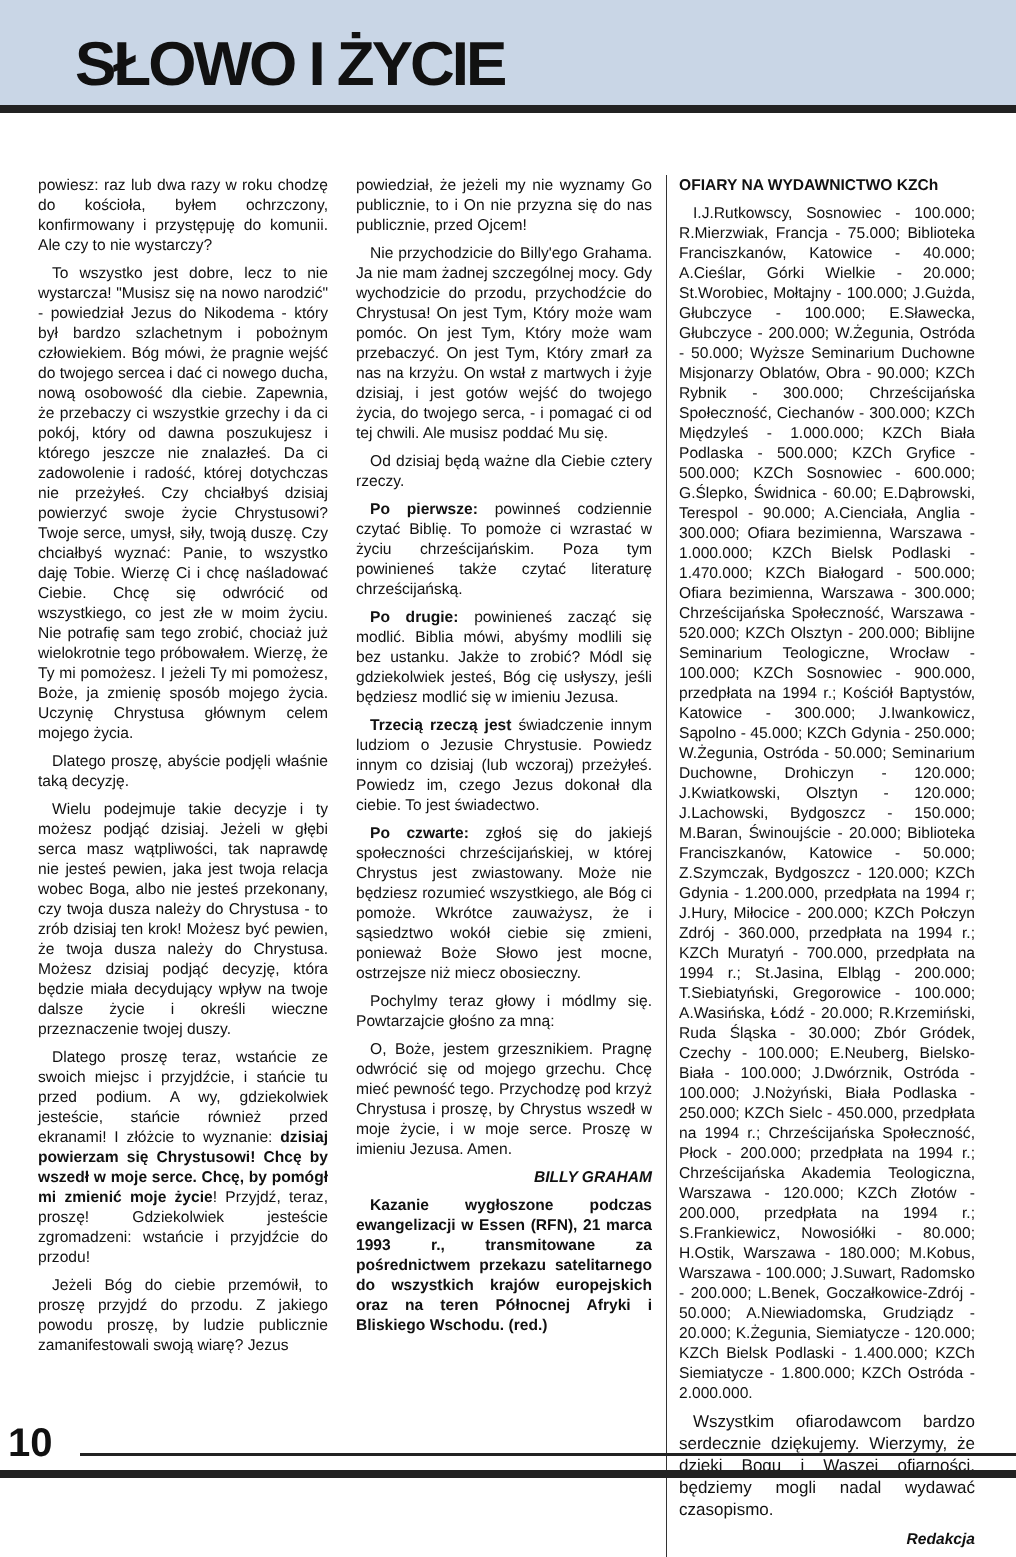SŁOWO I ŻYCIE
powiesz: raz lub dwa razy w roku chodzę do kościoła, byłem ochrzczony, konfirmowany i przystępuję do komunii. Ale czy to nie wystarczy?
To wszystko jest dobre, lecz to nie wystarcza! "Musisz się na nowo narodzić" - powiedział Jezus do Nikodema - który był bardzo szlachetnym i pobożnym człowiekiem. Bóg mówi, że pragnie wejść do twojego sercea i dać ci nowego ducha, nową osobowość dla ciebie. Zapewnia, że przebaczy ci wszystkie grzechy i da ci pokój, który od dawna poszukujesz i którego jeszcze nie znalazłeś. Da ci zadowolenie i radość, której dotychczas nie przeżyłeś. Czy chciałbyś dzisiaj powierzyć swoje życie Chrystusowi? Twoje serce, umysł, siły, twoją duszę. Czy chciałbyś wyznać: Panie, to wszystko daję Tobie. Wierzę Ci i chcę naśladować Ciebie. Chcę się odwrócić od wszystkiego, co jest złe w moim życiu. Nie potrafię sam tego zrobić, chociaż już wielokrotnie tego próbowałem. Wierzę, że Ty mi pomożesz. I jeżeli Ty mi pomożesz, Boże, ja zmienię sposób mojego życia. Uczynię Chrystusa głównym celem mojego życia.
Dlatego proszę, abyście podjęli właśnie taką decyzję.
Wielu podejmuje takie decyzje i ty możesz podjąć dzisiaj. Jeżeli w głębi serca masz wątpliwości, tak naprawdę nie jesteś pewien, jaka jest twoja relacja wobec Boga, albo nie jesteś przekonany, czy twoja dusza należy do Chrystusa - to zrób dzisiaj ten krok! Możesz być pewien, że twoja dusza należy do Chrystusa. Możesz dzisiaj podjąć decyzję, która będzie miała decydujący wpływ na twoje dalsze życie i określi wieczne przeznaczenie twojej duszy.
Dlatego proszę teraz, wstańcie ze swoich miejsc i przyjdźcie, i stańcie tu przed podium. A wy, gdziekolwiek jesteście, stańcie również przed ekranami! I złóżcie to wyznanie: dzisiaj powierzam się Chrystusowi! Chcę by wszedł w moje serce. Chcę, by pomógł mi zmienić moje życie! Przyjdź, teraz, proszę! Gdziekolwiek jesteście zgromadzeni: wstańcie i przyjdźcie do przodu!
Jeżeli Bóg do ciebie przemówił, to proszę przyjdź do przodu. Z jakiego powodu proszę, by ludzie publicznie zamanifestowali swoją wiarę? Jezus
powiedział, że jeżeli my nie wyznamy Go publicznie, to i On nie przyzna się do nas publicznie, przed Ojcem!
Nie przychodzicie do Billy'ego Grahama. Ja nie mam żadnej szczególnej mocy. Gdy wychodzicie do przodu, przychodźcie do Chrystusa! On jest Tym, Który może wam pomóc. On jest Tym, Który może wam przebaczyć. On jest Tym, Który zmarł za nas na krzyżu. On wstał z martwych i żyje dzisiaj, i jest gotów wejść do twojego życia, do twojego serca, - i pomagać ci od tej chwili. Ale musisz poddać Mu się.
Od dzisiaj będą ważne dla Ciebie cztery rzeczy.
Po pierwsze: powinneś codziennie czytać Biblię. To pomoże ci wzrastać w życiu chrześcijańskim. Poza tym powinieneś także czytać literaturę chrześcijańską.
Po drugie: powinieneś zacząć się modlić. Biblia mówi, abyśmy modlili się bez ustanku. Jakże to zrobić? Módl się gdziekolwiek jesteś, Bóg cię usłyszy, jeśli będziesz modlić się w imieniu Jezusa.
Trzecią rzeczą jest świadczenie innym ludziom o Jezusie Chrystusie. Powiedz innym co dzisiaj (lub wczoraj) przeżyłeś. Powiedz im, czego Jezus dokonał dla ciebie. To jest świadectwo.
Po czwarte: zgłoś się do jakiejś społeczności chrześcijańskiej, w której Chrystus jest zwiastowany. Może nie będziesz rozumieć wszystkiego, ale Bóg ci pomoże. Wkrótce zauważysz, że i sąsiedztwo wokół ciebie się zmieni, ponieważ Boże Słowo jest mocne, ostrzejsze niż miecz obosieczny.
Pochylmy teraz głowy i módlmy się. Powtarzajcie głośno za mną:
O, Boże, jestem grzesznikiem. Pragnę odwrócić się od mojego grzechu. Chcę mieć pewność tego. Przychodzę pod krzyż Chrystusa i proszę, by Chrystus wszedł w moje życie, i w moje serce. Proszę w imieniu Jezusa. Amen.
BILLY GRAHAM
Kazanie wygłoszone podczas ewangelizacji w Essen (RFN), 21 marca 1993 r., transmitowane za pośrednictwem przekazu satelitarnego do wszystkich krajów europejskich oraz na teren Północnej Afryki i Bliskiego Wschodu. (red.)
OFIARY NA WYDAWNICTWO KZCh
I.J.Rutkowscy, Sosnowiec - 100.000; R.Mierzwiak, Francja - 75.000; Biblioteka Franciszkanów, Katowice - 40.000; A.Cieślar, Górki Wielkie - 20.000; St.Worobiec, Mołtajny - 100.000; J.Gużda, Głubczyce - 100.000; E.Sławecka, Głubczyce - 200.000; W.Żegunia, Ostróda - 50.000; Wyższe Seminarium Duchowne Misjonarzy Oblatów, Obra - 90.000; KZCh Rybnik - 300.000; Chrześcijańska Społeczność, Ciechanów - 300.000; KZCh Międzyleś - 1.000.000; KZCh Biała Podlaska - 500.000; KZCh Gryfice - 500.000; KZCh Sosnowiec - 600.000; G.Ślepko, Świdnica - 60.00; E.Dąbrowski, Terespol - 90.000; A.Cienciała, Anglia - 300.000; Ofiara bezimienna, Warszawa - 1.000.000; KZCh Bielsk Podlaski - 1.470.000; KZCh Białogard - 500.000; Ofiara bezimienna, Warszawa - 300.000; Chrześcijańska Społeczność, Warszawa - 520.000; KZCh Olsztyn - 200.000; Biblijne Seminarium Teologiczne, Wrocław - 100.000; KZCh Sosnowiec - 900.000, przedpłata na 1994 r.; Kościół Baptystów, Katowice - 300.000; J.Iwankowicz, Sąpolno - 45.000; KZCh Gdynia - 250.000; W.Żegunia, Ostróda - 50.000; Seminarium Duchowne, Drohiczyn - 120.000; J.Kwiatkowski, Olsztyn - 120.000; J.Lachowski, Bydgoszcz - 150.000; M.Baran, Świnoujście - 20.000; Biblioteka Franciszkanów, Katowice - 50.000; Z.Szymczak, Bydgoszcz - 120.000; KZCh Gdynia - 1.200.000, przedpłata na 1994 r; J.Hury, Miłocice - 200.000; KZCh Połczyn Zdrój - 360.000, przedpłata na 1994 r.; KZCh Muratyń - 700.000, przedpłata na 1994 r.; St.Jasina, Elbląg - 200.000; T.Siebiatyński, Gregorowice - 100.000; A.Wasińska, Łódź - 20.000; R.Krzemiński, Ruda Śląska - 30.000; Zbór Gródek, Czechy - 100.000; E.Neuberg, Bielsko-Biała - 100.000; J.Dwórznik, Ostróda - 100.000; J.Nożyński, Biała Podlaska - 250.000; KZCh Sielc - 450.000, przedpłata na 1994 r.; Chrześcijańska Społeczność, Płock - 200.000; przedpłata na 1994 r.; Chrześcijańska Akademia Teologiczna, Warszawa - 120.000; KZCh Złotów - 200.000, przedpłata na 1994 r.; S.Frankiewicz, Nowosiółki - 80.000; H.Ostik, Warszawa - 180.000; M.Kobus, Warszawa - 100.000; J.Suwart, Radomsko - 200.000; L.Benek, Goczałkowice-Zdrój - 50.000; A.Niewiadomska, Grudziądz - 20.000; K.Żegunia, Siemiatycze - 120.000; KZCh Bielsk Podlaski - 1.400.000; KZCh Siemiatycze - 1.800.000; KZCh Ostróda - 2.000.000.
Wszystkim ofiarodawcom bardzo serdecznie dziękujemy. Wierzymy, że dzięki Bogu i Waszej ofiarności, będziemy mogli nadal wydawać czasopismo.
Redakcja
10